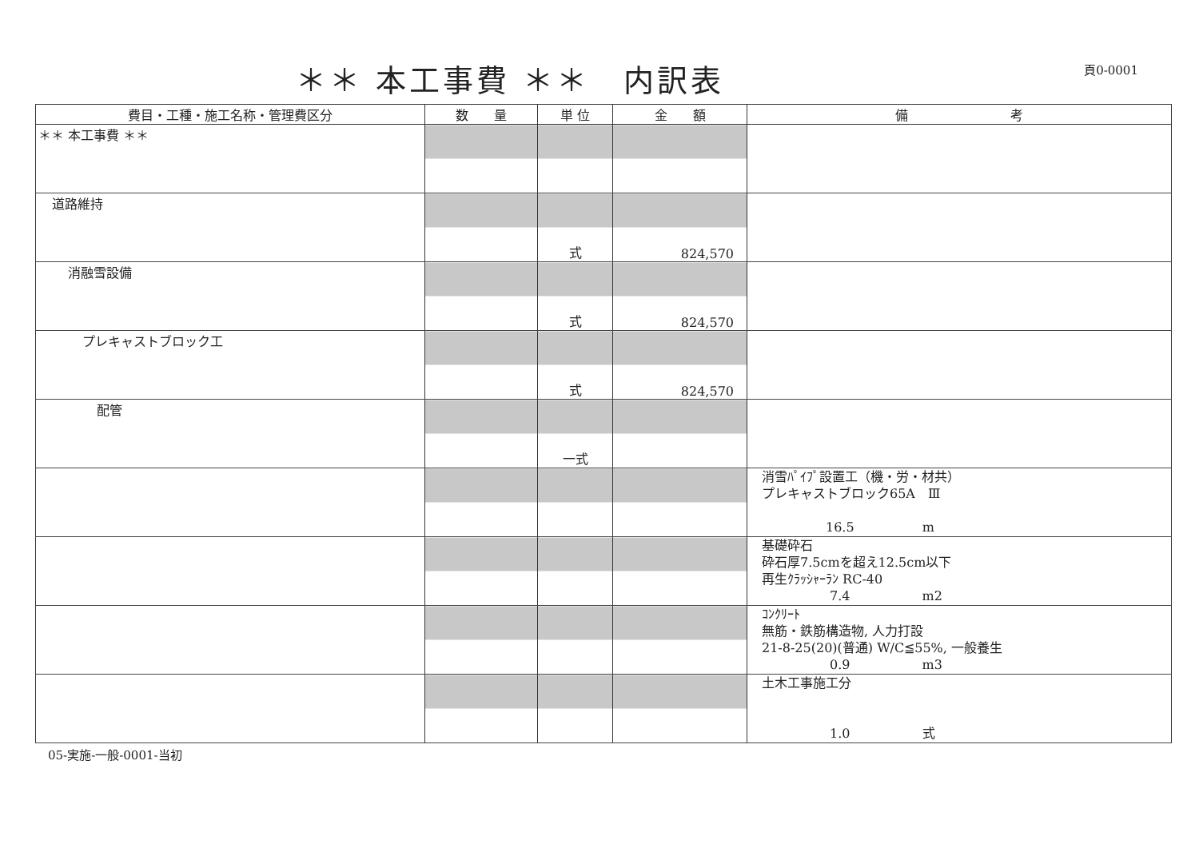＊＊ 本工事費 ＊＊　内訳表
頁0-0001
| 費目・工種・施工名称・管理費区分 | 数 量 | 単 位 | 金 額 | 備 考 |
| --- | --- | --- | --- | --- |
| ＊＊ 本工事費 ＊＊ | | | | |
| 道路維持 | | 式 | 824,570 | |
| 消融雪設備 | | 式 | 824,570 | |
| プレキャストブロック工 | | 式 | 824,570 | |
| 配管 | | 一式 | | |
| | | | | 消雪ﾊﾟｲﾌﾟ設置工（機・労・材共） プレキャストブロック65A Ⅲ 16.5 m |
| | | | | 基礎砕石 砕石厚7.5cmを超え12.5cm以下 再生ｸﾗｯｼｬｰﾗﾝ RC-40 7.4 m2 |
| | | | | ｺﾝｸﾘｰﾄ 無筋・鉄筋構造物, 人力打設 21-8-25(20)(普通) W/C≦55%, 一般養生 0.9 m3 |
| | | | | 土木工事施工分 1.0 式 |
05-実施-一般-0001-当初